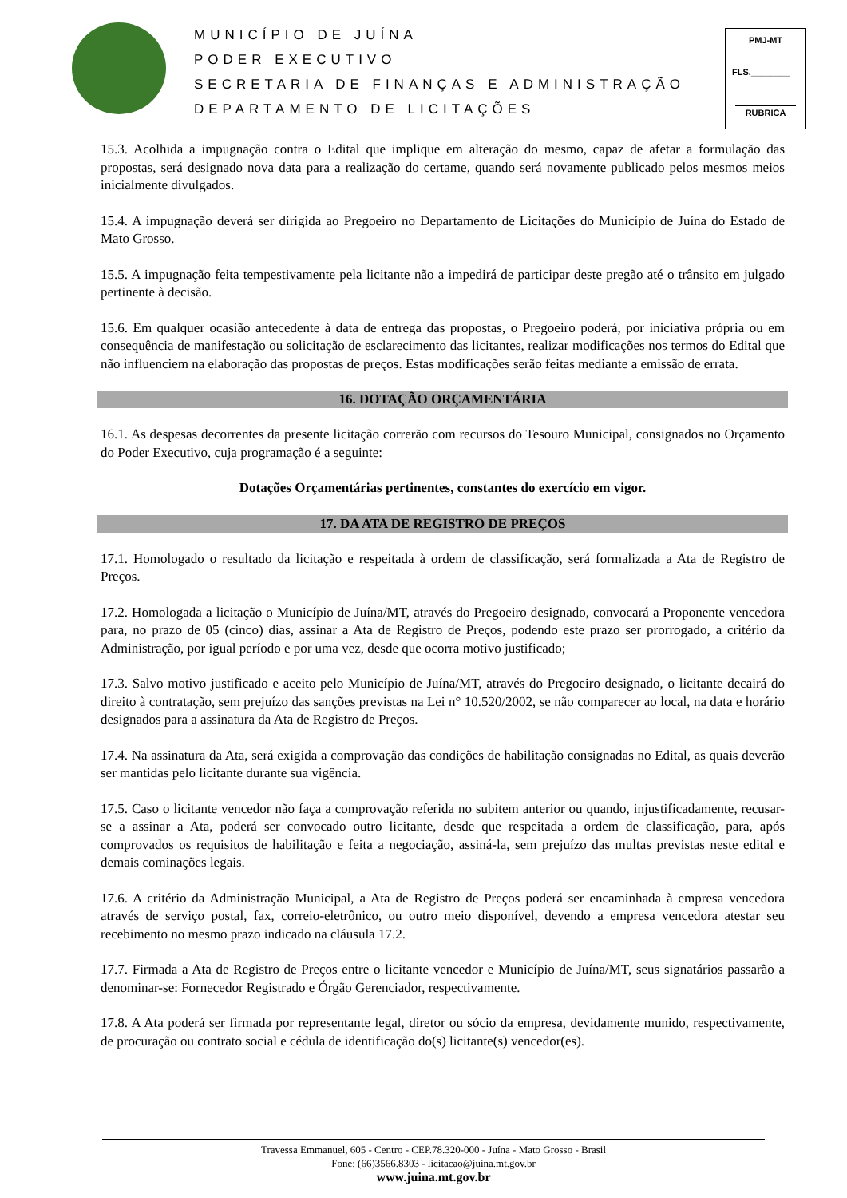MUNICÍPIO DE JUÍNA
PODER EXECUTIVO
SECRETARIA DE FINANÇAS E ADMINISTRAÇÃO
DEPARTAMENTO DE LICITAÇÕES
PMJ-MT
FLS.________
RUBRICA
15.3. Acolhida a impugnação contra o Edital que implique em alteração do mesmo, capaz de afetar a formulação das propostas, será designado nova data para a realização do certame, quando será novamente publicado pelos mesmos meios inicialmente divulgados.
15.4. A impugnação deverá ser dirigida ao Pregoeiro no Departamento de Licitações do Município de Juína do Estado de Mato Grosso.
15.5. A impugnação feita tempestivamente pela licitante não a impedirá de participar deste pregão até o trânsito em julgado pertinente à decisão.
15.6. Em qualquer ocasião antecedente à data de entrega das propostas, o Pregoeiro poderá, por iniciativa própria ou em consequência de manifestação ou solicitação de esclarecimento das licitantes, realizar modificações nos termos do Edital que não influenciem na elaboração das propostas de preços. Estas modificações serão feitas mediante a emissão de errata.
16. DOTAÇÃO ORÇAMENTÁRIA
16.1. As despesas decorrentes da presente licitação correrão com recursos do Tesouro Municipal, consignados no Orçamento do Poder Executivo, cuja programação é a seguinte:
Dotações Orçamentárias pertinentes, constantes do exercício em vigor.
17. DA ATA DE REGISTRO DE PREÇOS
17.1. Homologado o resultado da licitação e respeitada à ordem de classificação, será formalizada a Ata de Registro de Preços.
17.2. Homologada a licitação o Município de Juína/MT, através do Pregoeiro designado, convocará a Proponente vencedora para, no prazo de 05 (cinco) dias, assinar a Ata de Registro de Preços, podendo este prazo ser prorrogado, a critério da Administração, por igual período e por uma vez, desde que ocorra motivo justificado;
17.3. Salvo motivo justificado e aceito pelo Município de Juína/MT, através do Pregoeiro designado, o licitante decairá do direito à contratação, sem prejuízo das sanções previstas na Lei n° 10.520/2002, se não comparecer ao local, na data e horário designados para a assinatura da Ata de Registro de Preços.
17.4. Na assinatura da Ata, será exigida a comprovação das condições de habilitação consignadas no Edital, as quais deverão ser mantidas pelo licitante durante sua vigência.
17.5. Caso o licitante vencedor não faça a comprovação referida no subitem anterior ou quando, injustificadamente, recusar-se a assinar a Ata, poderá ser convocado outro licitante, desde que respeitada a ordem de classificação, para, após comprovados os requisitos de habilitação e feita a negociação, assiná-la, sem prejuízo das multas previstas neste edital e demais cominações legais.
17.6. A critério da Administração Municipal, a Ata de Registro de Preços poderá ser encaminhada à empresa vencedora através de serviço postal, fax, correio-eletrônico, ou outro meio disponível, devendo a empresa vencedora atestar seu recebimento no mesmo prazo indicado na cláusula 17.2.
17.7. Firmada a Ata de Registro de Preços entre o licitante vencedor e Município de Juína/MT, seus signatários passarão a denominar-se: Fornecedor Registrado e Órgão Gerenciador, respectivamente.
17.8. A Ata poderá ser firmada por representante legal, diretor ou sócio da empresa, devidamente munido, respectivamente, de procuração ou contrato social e cédula de identificação do(s) licitante(s) vencedor(es).
Travessa Emmanuel, 605 - Centro - CEP.78.320-000 - Juína - Mato Grosso - Brasil
Fone: (66)3566.8303 - licitacao@juina.mt.gov.br
www.juina.mt.gov.br